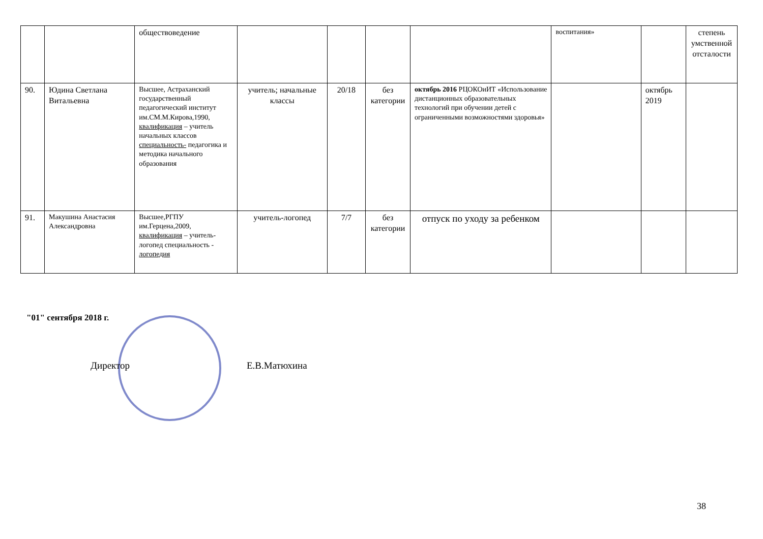| | | обществоведение | | | | | воспитания» | | степень умственной отсталости |
| 90. | Юдина Светлана Витальевна | Высшее, Астраханский государственный педагогический институт им.СМ.М.Кирова,1990, квалификация – учитель начальных классов специальность- педагогика и методика начального образования | учитель; начальные классы | 20/18 | без категории | октябрь 2016 РЦОКОиИТ «Использование дистанционных образовательных технологий при обучении детей с ограниченными возможностями здоровья» | | октябрь 2019 | |
| 91. | Макушина Анастасия Александровна | Высшее,РГПУ им.Герцена,2009, квалификация – учитель-логопед специальность - логопедия | учитель-логопед | 7/7 | без категории | отпуск по уходу за ребенком | | | |
"01" сентября 2018 г.
Директор Е.В.Матюхина
38